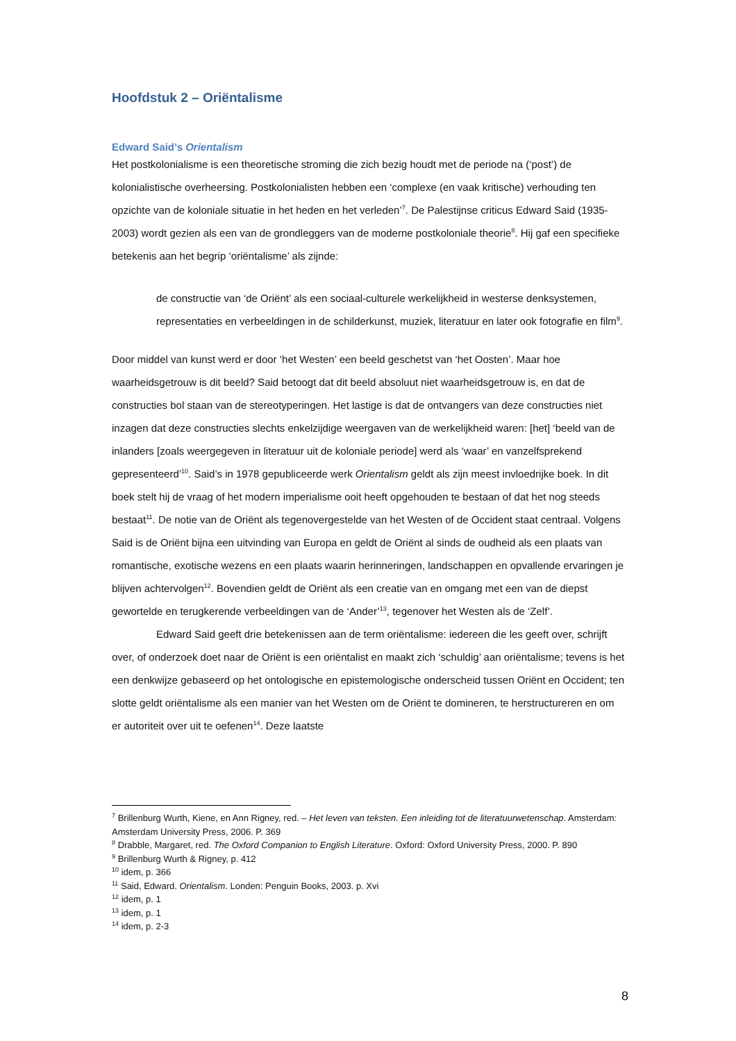Hoofdstuk 2 – Oriëntalisme
Edward Said’s Orientalism
Het postkolonialisme is een theoretische stroming die zich bezig houdt met de periode na (‘post’) de kolonialistische overheersing. Postkolonialisten hebben een ‘complexe (en vaak kritische) verhouding ten opzichte van de koloniale situatie in het heden en het verleden’<sup>7</sup>. De Palestijnse criticus Edward Said (1935-2003) wordt gezien als een van de grondleggers van de moderne postkoloniale theorie<sup>8</sup>. Hij gaf een specifieke betekenis aan het begrip ‘oriëntalisme’ als zijnde:
de constructie van ‘de Oriënt’ als een sociaal-culturele werkelijkheid in westerse denksystemen, representaties en verbeeldingen in de schilderkunst, muziek, literatuur en later ook fotografie en film<sup>9</sup>.
Door middel van kunst werd er door ‘het Westen’ een beeld geschetst van ‘het Oosten’. Maar hoe waarheidsgetrouw is dit beeld? Said betoogt dat dit beeld absoluut niet waarheidsgetrouw is, en dat de constructies bol staan van de stereotyperingen. Het lastige is dat de ontvangers van deze constructies niet inzagen dat deze constructies slechts enkelzijdige weergaven van de werkelijkheid waren: [het] ‘beeld van de inlanders [zoals weergegeven in literatuur uit de koloniale periode] werd als ‘waar’ en vanzelfsprekend gepresenteerd’<sup>10</sup>. Said’s in 1978 gepubliceerde werk Orientalism geldt als zijn meest invloedrijke boek. In dit boek stelt hij de vraag of het modern imperialisme ooit heeft opgehouden te bestaan of dat het nog steeds bestaat<sup>11</sup>. De notie van de Oriënt als tegenovergestelde van het Westen of de Occident staat centraal. Volgens Said is de Oriënt bijna een uitvinding van Europa en geldt de Oriënt al sinds de oudheid als een plaats van romantische, exotische wezens en een plaats waarin herinneringen, landschappen en opvallende ervaringen je blijven achtervolgen<sup>12</sup>. Bovendien geldt de Oriënt als een creatie van en omgang met een van de diepst gewortelde en terugkerende verbeeldingen van de ‘Ander’<sup>13</sup>, tegenover het Westen als de ‘Zelf’.
Edward Said geeft drie betekenissen aan de term oriëntalisme: iedereen die les geeft over, schrijft over, of onderzoek doet naar de Oriënt is een oriëntalist en maakt zich ‘schuldig’ aan oriëntalisme; tevens is het een denkwijze gebaseerd op het ontologische en epistemologische onderscheid tussen Oriënt en Occident; ten slotte geldt oriëntalisme als een manier van het Westen om de Oriënt te domineren, te herstructureren en om er autoriteit over uit te oefenen<sup>14</sup>. Deze laatste
<sup>7</sup> Brillenburg Wurth, Kiene, en Ann Rigney, red. – Het leven van teksten. Een inleiding tot de literatuurwetenschap. Amsterdam: Amsterdam University Press, 2006. P. 369
<sup>8</sup> Drabble, Margaret, red. The Oxford Companion to English Literature. Oxford: Oxford University Press, 2000. P. 890
<sup>9</sup> Brillenburg Wurth & Rigney, p. 412
<sup>10</sup> idem, p. 366
<sup>11</sup> Said, Edward. Orientalism. Londen: Penguin Books, 2003. p. Xvi
<sup>12</sup> idem, p. 1
<sup>13</sup> idem, p. 1
<sup>14</sup> idem, p. 2-3
8